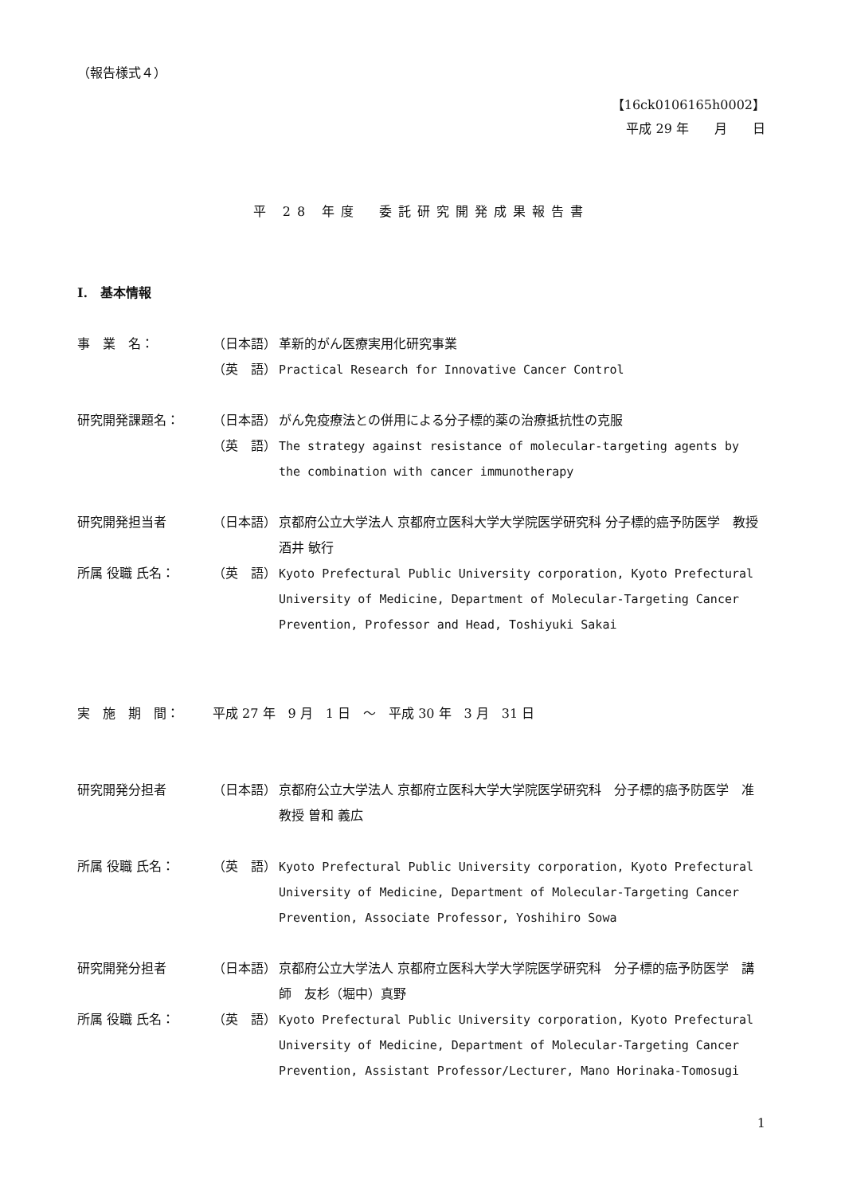（報告様式４）
【16ck0106165h0002】
平成 29 年　　月　　日
平 28 年度　委託研究開発成果報告書
I.　基本情報
事　業　名： （日本語） 革新的がん医療実用化研究事業
（英　語） Practical Research for Innovative Cancer Control
研究開発課題名： （日本語） がん免疫療法との併用による分子標的薬の治療抵抗性の克服
（英　語） The strategy against resistance of molecular-targeting agents by the combination with cancer immunotherapy
研究開発担当者 （日本語） 京都府公立大学法人 京都府立医科大学大学院医学研究科 分子標的癌予防医学　教授　酒井 敏行
所属 役職 氏名： （英　語） Kyoto Prefectural Public University corporation, Kyoto Prefectural University of Medicine, Department of Molecular-Targeting Cancer Prevention, Professor and Head, Toshiyuki Sakai
実　施　期　間： 平成 27 年　9 月　1 日　～　平成 30 年　3 月　31 日
研究開発分担者 （日本語） 京都府公立大学法人 京都府立医科大学大学院医学研究科　分子標的癌予防医学　准教授 曽和 義広
所属 役職 氏名： （英　語） Kyoto Prefectural Public University corporation, Kyoto Prefectural University of Medicine, Department of Molecular-Targeting Cancer Prevention, Associate Professor, Yoshihiro Sowa
研究開発分担者 （日本語） 京都府公立大学法人 京都府立医科大学大学院医学研究科　分子標的癌予防医学　講師　友杉（堀中）真野
所属 役職 氏名： （英　語） Kyoto Prefectural Public University corporation, Kyoto Prefectural University of Medicine, Department of Molecular-Targeting Cancer Prevention, Assistant Professor/Lecturer, Mano Horinaka-Tomosugi
1